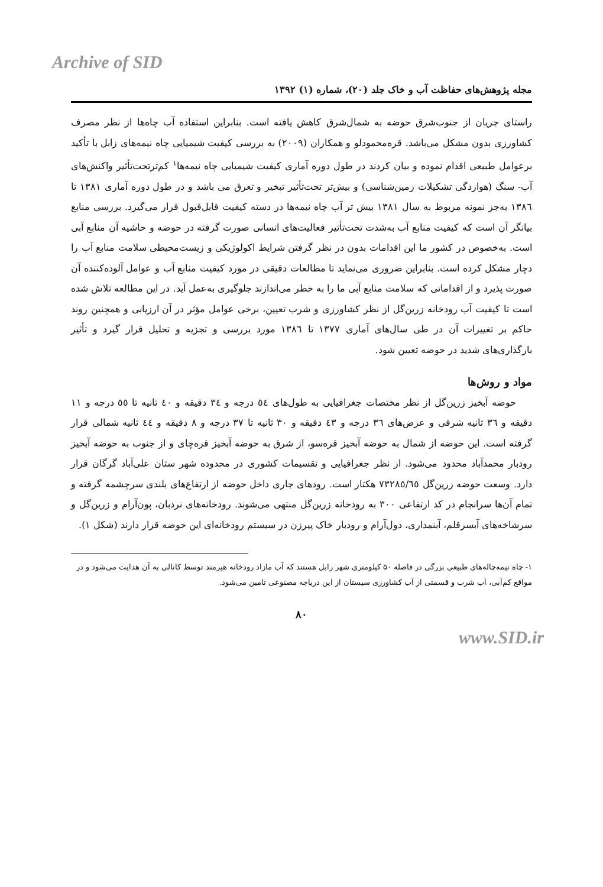Archive of SID
مجله پژوهش‌های حفاظت آب و خاک جلد (۲۰)، شماره (۱) ۱۳۹۲
راستای جریان از جنوب‌شرق حوضه به شمال‌شرق کاهش یافته است. بنابراین استفاده آب چاه‌ها از نظر مصرف کشاورزی بدون مشکل می‌باشد. قره‌محمودلو و همکاران (۲۰۰۹) به بررسی کیفیت شیمیایی چاه نیمه‌های زابل با تأکید برعوامل طبیعی اقدام نموده و بیان کردند در طول دوره آماری کیفیت شیمیایی چاه نیمه‌ها<sup>۱</sup> کم‌ترتحت‌تأثیر واکنش‌های آب- سنگ (هوازدگی تشکیلات زمین‌شناسی) و بیش‌تر تحت‌تأثیر تبخیر و تعرق می باشد و در طول دوره آماری ۱۳۸۱ تا ۱۳۸٦ به‌جز نمونه مربوط به سال ۱۳۸۱ بیش تر آب چاه نیمه‌ها در دسته کیفیت قابل‌قبول قرار می‌گیرد. بررسی منابع بیانگر آن است که کیفیت منابع آب به‌شدت تحت‌تأثیر فعالیت‌های انسانی صورت گرفته در حوضه و حاشیه آن منابع آبی است. به‌خصوص در کشور ما این اقدامات بدون در نظر گرفتن شرایط اکولوژیکی و زیست‌محیطی سلامت منابع آب را دچار مشکل کرده است. بنابراین ضروری می‌نماید تا مطالعات دقیقی در مورد کیفیت منابع آب و عوامل آلوده‌کننده آن صورت پذیرد و از اقداماتی که سلامت منابع آبی ما را به خطر می‌اندازند جلوگیری به‌عمل آید. در این مطالعه تلاش شده است تا کیفیت آب رودخانه زرین‌گل از نظر کشاورزی و شرب تعیین، برخی عوامل مؤثر در آن ارزیابی و همچنین روند حاکم بر تغییرات آن در طی سال‌های آماری ۱۳۷۷ تا ۱۳۸٦ مورد بررسی و تجزیه و تحلیل قرار گیرد و تأثیر بارگذاری‌های شدید در حوضه تعیین شود.
مواد و روش‌ها
حوضه آبخیز زرین‌گل از نظر مختصات جغرافیایی به طول‌های ٥٤ درجه و ٣٤ دقیقه و ٤٠ ثانیه تا ٥٥ درجه و ١١ دقیقه و ٣٦ ثانیه شرقی و عرض‌های ٣٦ درجه و ٤٣ دقیقه و ٣٠ ثانیه تا ٣٧ درجه و ٨ دقیقه و ٤٤ ثانیه شمالی قرار گرفته است. این حوضه از شمال به حوضه آبخیز قره‌سو، از شرق به حوضه آبخیز قره‌چای و از جنوب به حوضه آبخیز رودبار محمدآباد محدود می‌شود. از نظر جغرافیایی و تقسیمات کشوری در محدوده شهر ستان علی‌آباد گرگان قرار دارد. وسعت حوضه زرین‌گل ٧٣٢٨٥/٦٥ هکتار است. رودهای جاری داخل حوضه از ارتفاع‌های بلندی سرچشمه گرفته و تمام آن‌ها سرانجام در کد ارتفاعی ۳۰۰ به رودخانه زرین‌گل منتهی می‌شوند. رودخانه‌های نردبان، پون‌آرام و زرین‌گل و سرشاخه‌های آبسرقلم، آبنمداری، دول‌آرام و رودبار خاک پیرزن در سیستم رودخانه‌ای این حوضه قرار دارند (شکل ۱).
۱- چاه نیمه‌چاله‌های طبیعی بزرگی در فاصله ۵۰ کیلومتری شهر زابل هستند که آب مازاد رودخانه هیرمند توسط کانالی به آن هدایت می‌شود و در مواقع کم‌آبی، آب شرب و قسمتی از آب کشاورزی سیستان از این دریاچه مصنوعی تامین می‌شود.
۸۰
www.SID.ir